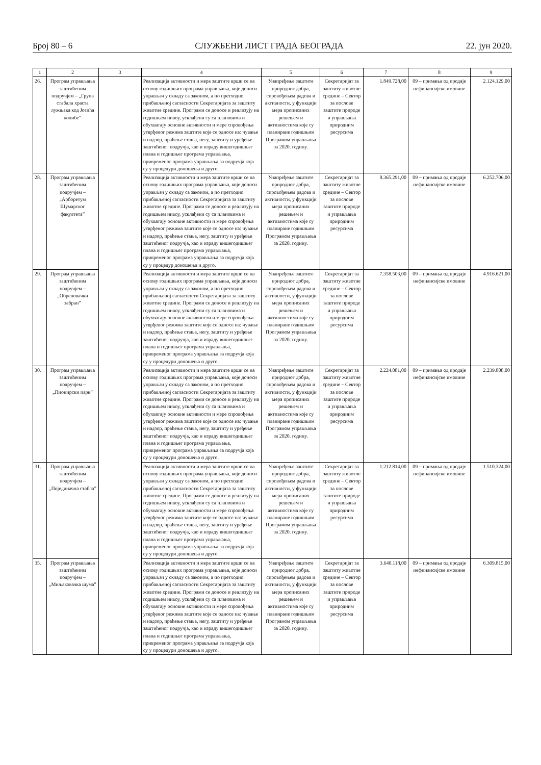Број 80 – 6 СЛУЖБЕНИ ЛИСТ ГРАДА БЕОГРАДА 22. јун 2020.
| 1 | 2 | 3 | 4 | 5 | 6 | 7 | 8 | 9 |
| --- | --- | --- | --- | --- | --- | --- | --- | --- |
| 26. | Програм управља­ња заштиће­ним подручјем – „Група стабала храста лужњака код Јозића колибе” | | Реализација активности и мера заштите врши се на основу годишњих програма управљања, које доноси управљач у складу са законом, а по претходно прибављеној сагласности Секретаријата за заштиту животне средине. Програми се доносе и реализују на годишњем нивоу, усклађени су са плановима и обухватају основне активности и мере спровођења утврђеног режима заштите које се односе на: чување и надзор, праћење стања, негу, заштиту и уређење заштићеног подручја, као и израду вишегодишњег плана и годишњег програма управљања, привременог програма управљања за подручја која су у процедури доношења и друго. | Унапређење заштите природног добра, спровођењем радова и активности, у функцији мера прописаних решењем и активностима које су планиране годишњим Програмом управљања за 2020. годину. | Секретаријат за заштиту животне средине – Сектор за послове заштите природе и управљања природним ресурсима | 1.849.728,00 | 09 – примања од продаје нефинансијске имовине | 2.124.129,00 |
| 28. | Програм управља­ња заштиће­ним подручјем – „Арборетум Шумарског факултета” | | Реализација активности и мера заштите врши се на основу годишњих програма управљања, које доноси управљач у складу са законом, а по претходно прибављеној сагласности Секретаријата за заштиту животне средине. Програми се доносе и реализују на годишњем нивоу, усклађени су са плановима и обухватају основне активности и мере спровођења утврђеног режима заштите које се односе на: чување и надзор, праћење стања, негу, заштиту и уређење заштићеног подручја, као и израду вишегодишњег плана и годишњег програма управљања, привременог програма управљања за подручја која су у процедур доношења и друго. | Унапређење заштите природног добра, спровођењем радова и активности, у функцији мера прописаних решењем и активностима које су планиране годишњим Програмом управљања за 2020. годину. | Секретаријат за заштиту животне средине – Сектор за послове заштите природе и управљања природним ресурсима | 8.365.291,00 | 09 – примања од продаје нефинансијске имовине | 6.252.706,00 |
| 29. | Програм управља­ња заштиће­ним подручјем – „Обреновачки забран” | | Реализација активности и мера заштите врши се на основу годишњих програма управљања, које доноси управљач у складу са законом, а по претходно прибављеној сагласности Секретаријата за заштиту животне средине. Програми се доносе и реализују на годишњем нивоу, усклађени су са плановима и обухватају основне активности и мере спровођења утврђеног режима заштите које се односе на: чување и надзор, праћење стања, негу, заштиту и уређење заштићеног подручја, као и израду вишегодишњег плана и годишњег програма управљања, привременог програма управљања за подручја која су у процедури доношења и друго. | Унапређење заштите природног добра, спровођењем радова и активности, у функцији мера прописаних решењем и активностима које су планиране годишњим Програмом управљања за 2020. годину. | Секретаријат за заштиту животне средине – Сектор за послове заштите природе и управљања природним ресурсима | 7.358.503,00 | 09 – примања од продаје нефинансијске имовине | 4.916.621,00 |
| 30. | Програм управља­ња заштиће­ним подручјем – „Пионирски парк” | | Реализација активности и мера заштите врши се на основу годишњих програма управљања, које доноси управљач у складу са законом, а по претходно прибављеној сагласности Секретаријата за заштиту животне средине. Програми се доносе и реализују на годишњем нивоу, усклађени су са плановима и обухватају основне активности и мере спровођења утврђеног режима заштите које се односе на: чување и надзор, праћење стања, негу, заштиту и уређење заштићеног подручја, као и израду вишегодишњег плана и годишњег програма управљања, привременог програма управљања за подручја која су у процедури доношења и друго. | Унапређење заштите природног добра, спровођењем радова и активности, у функцији мера прописаних решењем и активностима које су планиране годишњим Програмом управљања за 2020. годину. | Секретаријат за заштиту животне средине – Сектор за послове заштите природе и управљања природним ресурсима | 2.224.081,00 | 09 – примања од продаје нефинансијске имовине | 2.239.808,00 |
| 31. | Програм управља­ња заштиће­ним подручјем – „Појединачна стабла” | | Реализација активности и мера заштите врши се на основу годишњих програма управљања, које доноси управљач у складу са законом, а по претходно прибављеној сагласности Секретаријата за заштиту животне средине. Програми се доносе и реализују на годишњем нивоу, усклађени су са плановима и обухватају основне активности и мере спровођења утврђеног режима заштите које се односе на: чување и надзор, праћење стања, негу, заштиту и уређење заштићеног подручја, као и израду вишегодишњег плана и годишњег програма управљања, привременог програма управљања за подручја која су у процедури доношења и друго. | Унапређење заштите природног добра, спровођењем радова и активности, у функцији мера прописаних решењем и активностима које су планиране годишњим Програмом управљања за 2020. годину. | Секретаријат за заштиту животне средине – Сектор за послове заштите природе и управљања природним ресурсима | 1.212.814,00 | 09 – примања од продаје нефинансијске имовине | 1.510.324,00 |
| 35. | Програм управља­ња заштиће­ним подручјем – „Миљаковачка шума” | | Реализација активности и мера заштите врши се на основу годишњих програма управљања, које доноси управљач у складу са законом, а по претходно прибављеној сагласности Секретаријата за заштиту животне средине. Програми се доносе и реализују на годишњем нивоу, усклађени су са плановима и обухватају основне активности и мере спровођења утврђеног режима заштите које се односе на: чување и надзор, праћење стања, негу, заштиту и уређење заштићеног подручја, као и израду вишегодишњег плана и годишњег програма управљања, привременог програма управљања за подручја која су у процедури доношења и друго. | Унапређење заштите природног добра, спровођењем радова и активности, у функцији мера прописаних решењем и активностима које су планиране годишњим Програмом управљања за 2020. годину. | Секретаријат за заштиту животне средине – Сектор за послове заштите природе и управљања природним ресурсима | 3.640.118,00 | 09 – примања од продаје нефинансијске имовине | 6.309.815,00 |